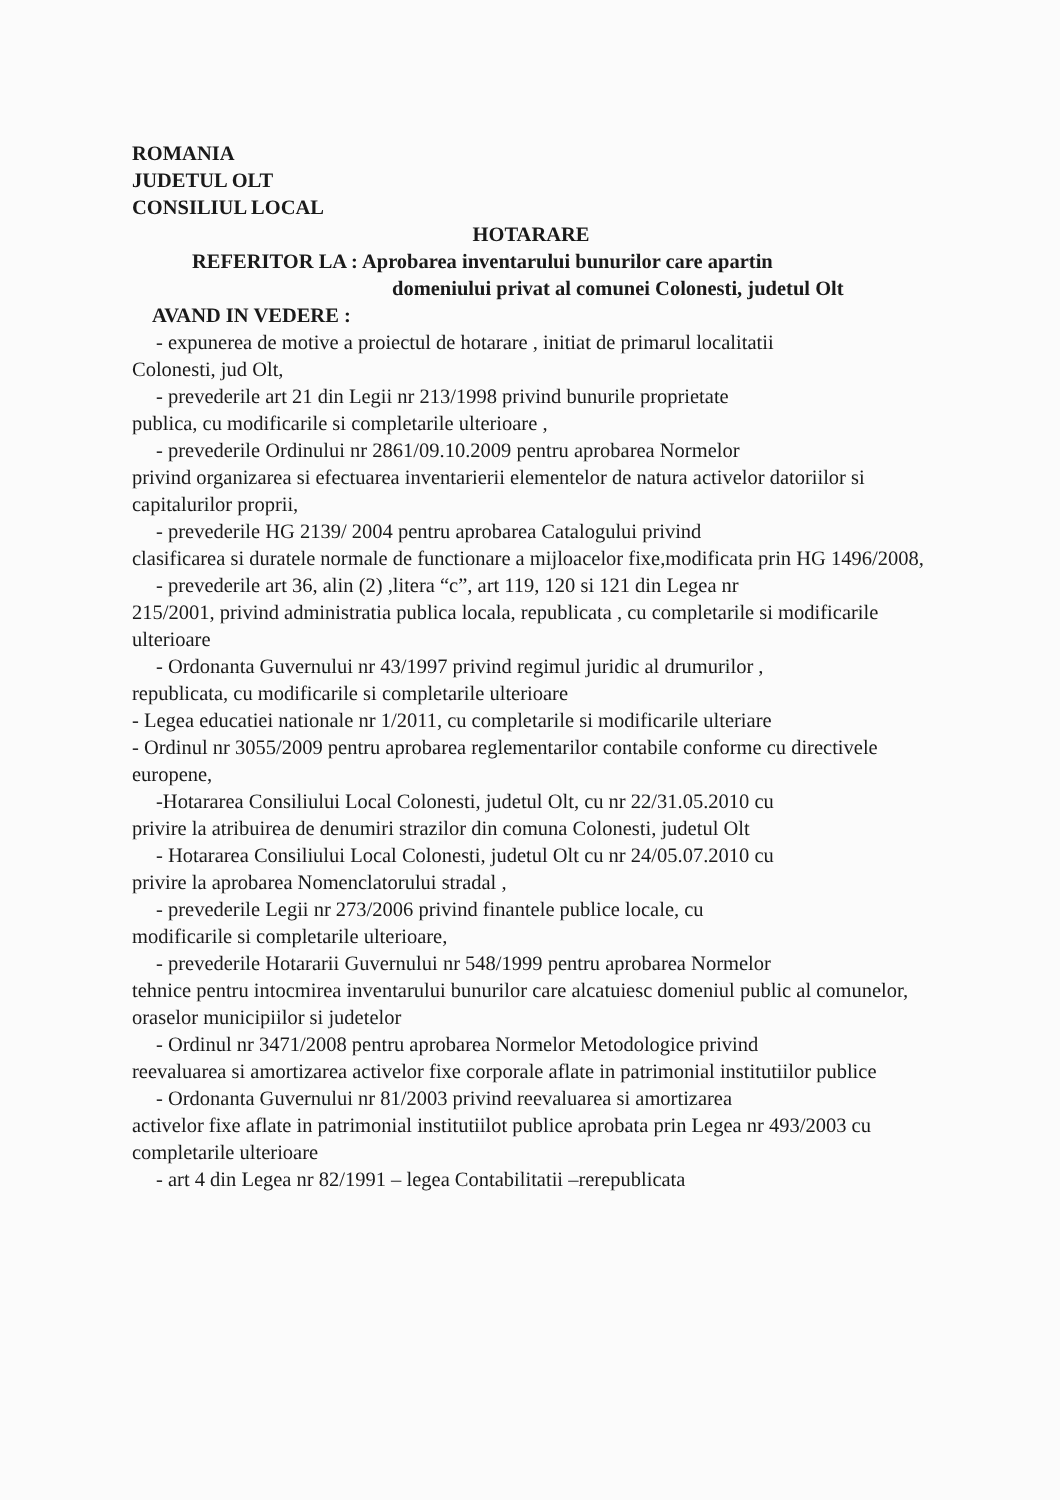ROMANIA
JUDETUL OLT
CONSILIUL LOCAL
HOTARARE
REFERITOR LA : Aprobarea inventarului bunurilor care apartin
domeniului privat al comunei Colonesti, judetul Olt
AVAND IN VEDERE :
- expunerea de motive a proiectul de hotarare , initiat de primarul localitatii
Colonesti, jud Olt,
- prevederile art 21 din Legii nr 213/1998 privind bunurile proprietate
publica, cu modificarile si completarile ulterioare ,
- prevederile Ordinului nr 2861/09.10.2009 pentru aprobarea Normelor
privind organizarea si efectuarea inventarierii elementelor de natura activelor datoriilor si capitalurilor proprii,
- prevederile HG 2139/ 2004 pentru aprobarea Catalogului privind
clasificarea si duratele normale de functionare a mijloacelor fixe,modificata prin HG 1496/2008,
- prevederile art 36, alin (2) ,litera “c”, art 119, 120 si 121 din Legea nr
215/2001, privind administratia publica locala, republicata , cu completarile si modificarile ulterioare
- Ordonanta Guvernului nr 43/1997 privind regimul juridic al drumurilor ,
republicata, cu modificarile si completarile ulterioare
- Legea educatiei nationale nr 1/2011, cu completarile si modificarile ulteriare
- Ordinul nr 3055/2009 pentru aprobarea reglementarilor contabile conforme cu directivele europene,
-Hotararea Consiliului Local Colonesti, judetul Olt, cu nr 22/31.05.2010 cu
privire la atribuirea de denumiri strazilor din comuna Colonesti, judetul Olt
- Hotararea Consiliului Local Colonesti, judetul Olt cu nr 24/05.07.2010 cu
privire la aprobarea Nomenclatorului stradal ,
- prevederile Legii nr 273/2006 privind finantele publice locale, cu
modificarile si completarile ulterioare,
- prevederile Hotararii Guvernului nr 548/1999 pentru aprobarea Normelor
tehnice pentru intocmirea inventarului bunurilor care alcatuiesc domeniul public al comunelor, oraselor municipiilor si judetelor
- Ordinul nr 3471/2008 pentru aprobarea Normelor Metodologice privind
reevaluarea si amortizarea activelor fixe corporale aflate in patrimonial institutiilor publice
- Ordonanta Guvernului nr 81/2003 privind reevaluarea si amortizarea
activelor fixe aflate in patrimonial institutiilot publice aprobata prin Legea nr 493/2003 cu completarile ulterioare
- art 4 din Legea nr 82/1991 – legea Contabilitatii –rerepublicata